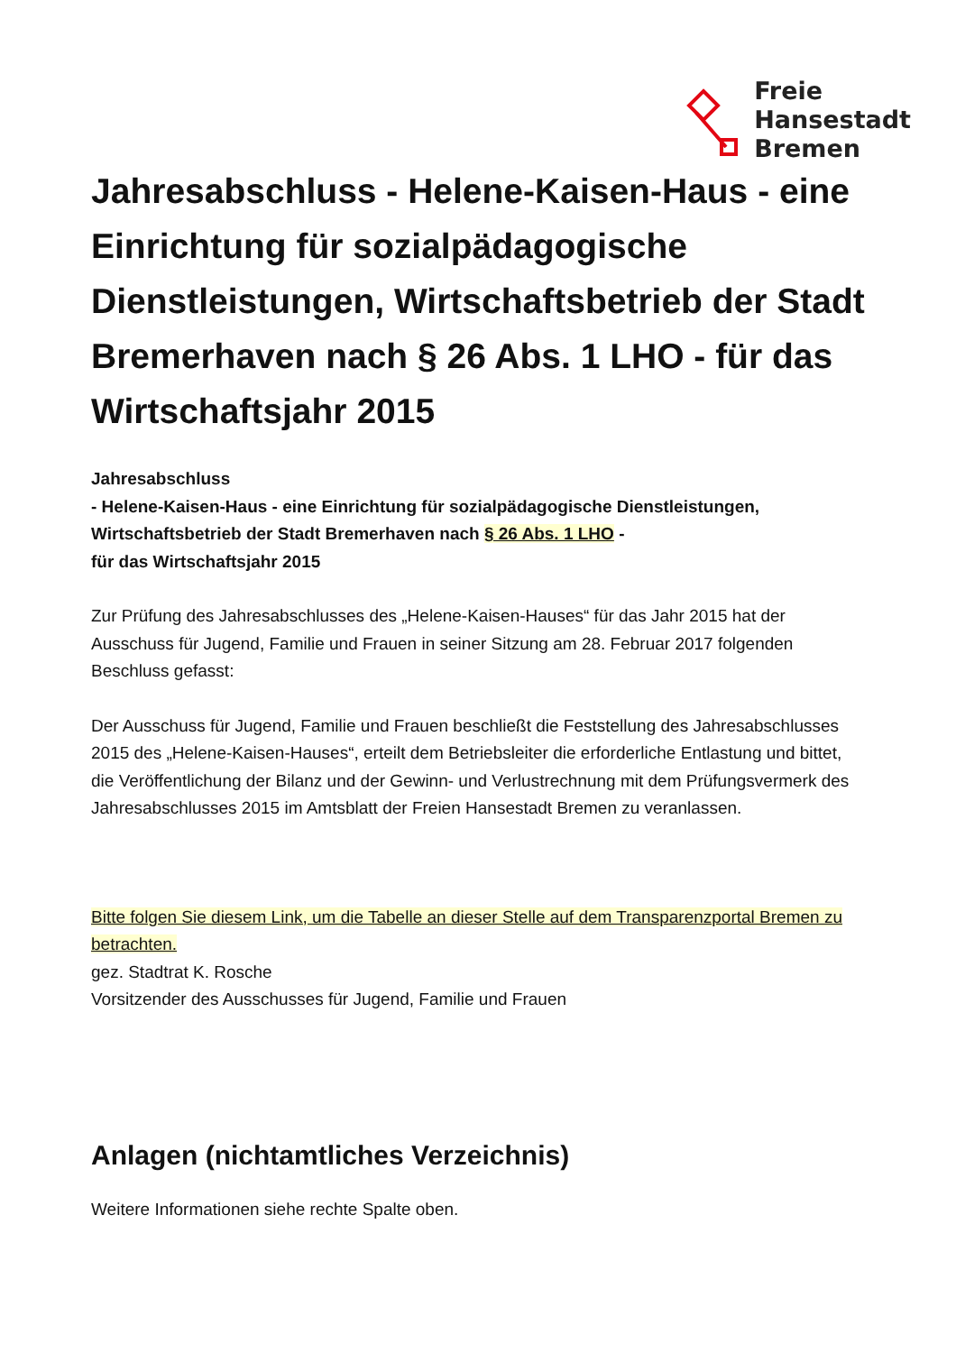Freie
Hansestadt
Bremen
Jahresabschluss - Helene-Kaisen-Haus - eine Einrichtung für sozialpädagogische Dienstleistungen, Wirtschaftsbetrieb der Stadt Bremerhaven nach § 26 Abs. 1 LHO - für das Wirtschaftsjahr 2015
Jahresabschluss
- Helene-Kaisen-Haus - eine Einrichtung für sozialpädagogische Dienstleistungen, Wirtschaftsbetrieb der Stadt Bremerhaven nach § 26 Abs. 1 LHO -
für das Wirtschaftsjahr 2015
Zur Prüfung des Jahresabschlusses des „Helene-Kaisen-Hauses“ für das Jahr 2015 hat der Ausschuss für Jugend, Familie und Frauen in seiner Sitzung am 28. Februar 2017 folgenden Beschluss gefasst:
Der Ausschuss für Jugend, Familie und Frauen beschließt die Feststellung des Jahresabschlusses 2015 des „Helene-Kaisen-Hauses“, erteilt dem Betriebsleiter die erforderliche Entlastung und bittet, die Veröffentlichung der Bilanz und der Gewinn- und Verlustrechnung mit dem Prüfungsvermerk des Jahresabschlusses 2015 im Amtsblatt der Freien Hansestadt Bremen zu veranlassen.
Bitte folgen Sie diesem Link, um die Tabelle an dieser Stelle auf dem Transparenzportal Bremen zu betrachten.
gez. Stadtrat K. Rosche
Vorsitzender des Ausschusses für Jugend, Familie und Frauen
Anlagen (nichtamtliches Verzeichnis)
Weitere Informationen siehe rechte Spalte oben.